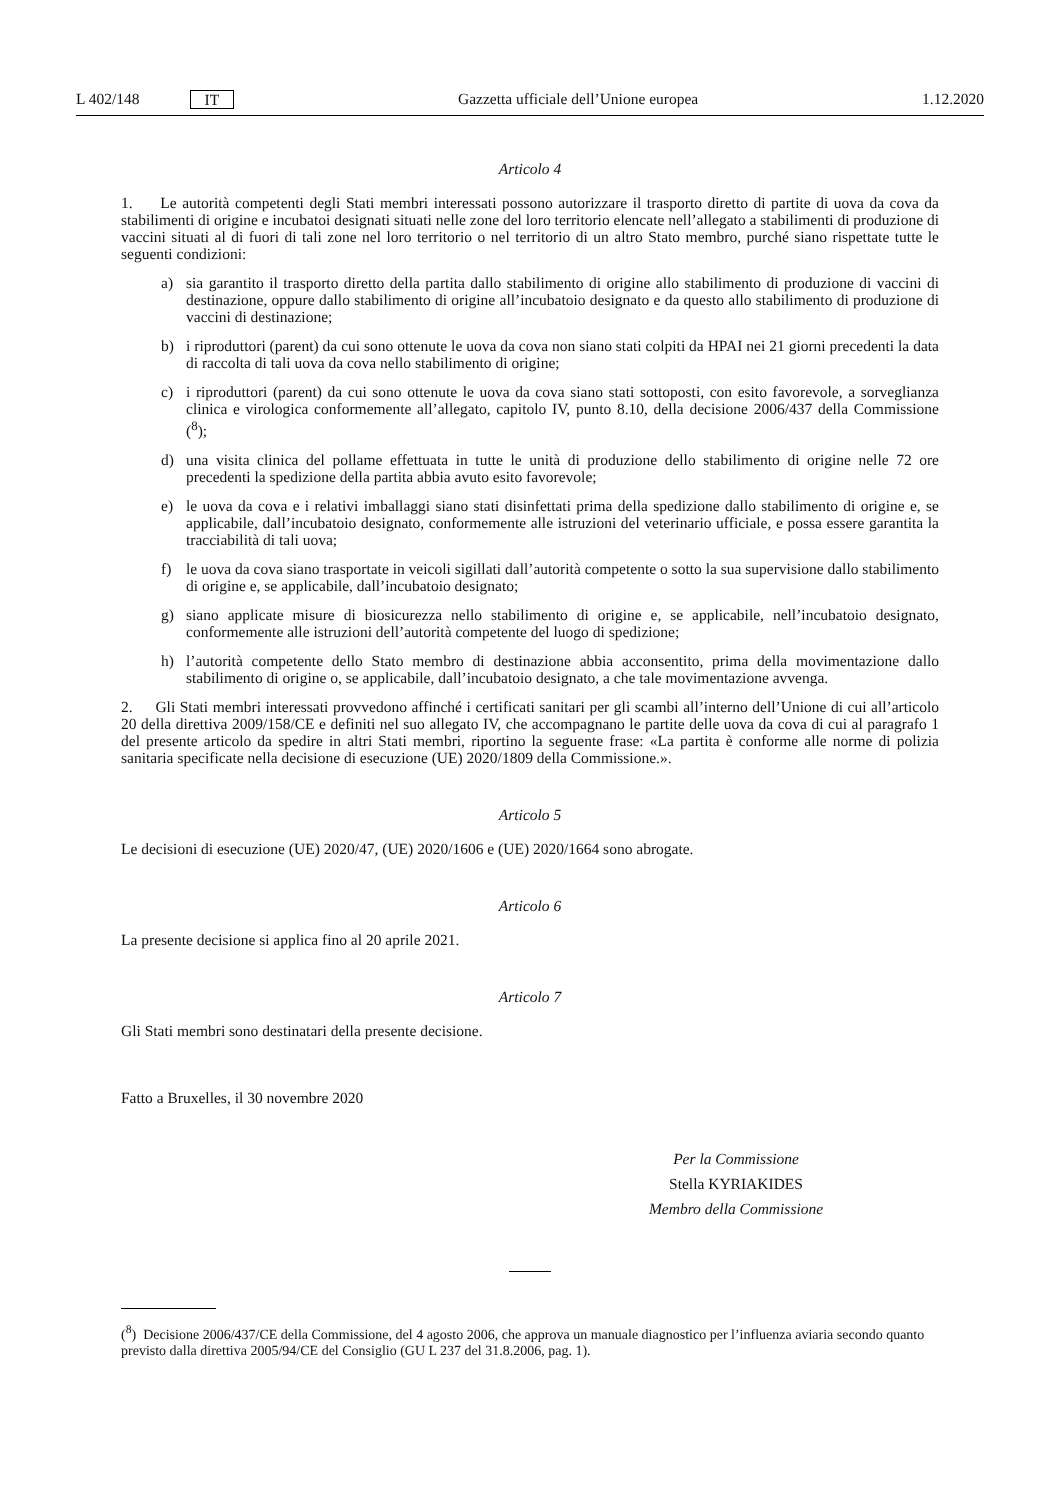L 402/148 IT Gazzetta ufficiale dell’Unione europea 1.12.2020
Articolo 4
1. Le autorità competenti degli Stati membri interessati possono autorizzare il trasporto diretto di partite di uova da cova da stabilimenti di origine e incubatoi designati situati nelle zone del loro territorio elencate nell’allegato a stabilimenti di produzione di vaccini situati al di fuori di tali zone nel loro territorio o nel territorio di un altro Stato membro, purché siano rispettate tutte le seguenti condizioni:
a) sia garantito il trasporto diretto della partita dallo stabilimento di origine allo stabilimento di produzione di vaccini di destinazione, oppure dallo stabilimento di origine all’incubatoio designato e da questo allo stabilimento di produzione di vaccini di destinazione;
b) i riproduttori (parent) da cui sono ottenute le uova da cova non siano stati colpiti da HPAI nei 21 giorni precedenti la data di raccolta di tali uova da cova nello stabilimento di origine;
c) i riproduttori (parent) da cui sono ottenute le uova da cova siano stati sottoposti, con esito favorevole, a sorveglianza clinica e virologica conformemente all’allegato, capitolo IV, punto 8.10, della decisione 2006/437 della Commissione (<sup>8</sup>);
d) una visita clinica del pollame effettuata in tutte le unità di produzione dello stabilimento di origine nelle 72 ore precedenti la spedizione della partita abbia avuto esito favorevole;
e) le uova da cova e i relativi imballaggi siano stati disinfettati prima della spedizione dallo stabilimento di origine e, se applicabile, dall’incubatoio designato, conformemente alle istruzioni del veterinario ufficiale, e possa essere garantita la tracciabilità di tali uova;
f) le uova da cova siano trasportate in veicoli sigillati dall’autorità competente o sotto la sua supervisione dallo stabilimento di origine e, se applicabile, dall’incubatoio designato;
g) siano applicate misure di biosicurezza nello stabilimento di origine e, se applicabile, nell’incubatoio designato, conformemente alle istruzioni dell’autorità competente del luogo di spedizione;
h) l’autorità competente dello Stato membro di destinazione abbia acconsentito, prima della movimentazione dallo stabilimento di origine o, se applicabile, dall’incubatoio designato, a che tale movimentazione avvenga.
2. Gli Stati membri interessati provvedono affinché i certificati sanitari per gli scambi all’interno dell’Unione di cui all’articolo 20 della direttiva 2009/158/CE e definiti nel suo allegato IV, che accompagnano le partite delle uova da cova di cui al paragrafo 1 del presente articolo da spedire in altri Stati membri, riportino la seguente frase: «La partita è conforme alle norme di polizia sanitaria specificate nella decisione di esecuzione (UE) 2020/1809 della Commissione.».
Articolo 5
Le decisioni di esecuzione (UE) 2020/47, (UE) 2020/1606 e (UE) 2020/1664 sono abrogate.
Articolo 6
La presente decisione si applica fino al 20 aprile 2021.
Articolo 7
Gli Stati membri sono destinatari della presente decisione.
Fatto a Bruxelles, il 30 novembre 2020
Per la Commissione
Stella KYRIAKIDES
Membro della Commissione
(<sup>8</sup>) Decisione 2006/437/CE della Commissione, del 4 agosto 2006, che approva un manuale diagnostico per l’influenza aviaria secondo quanto previsto dalla direttiva 2005/94/CE del Consiglio (GU L 237 del 31.8.2006, pag. 1).